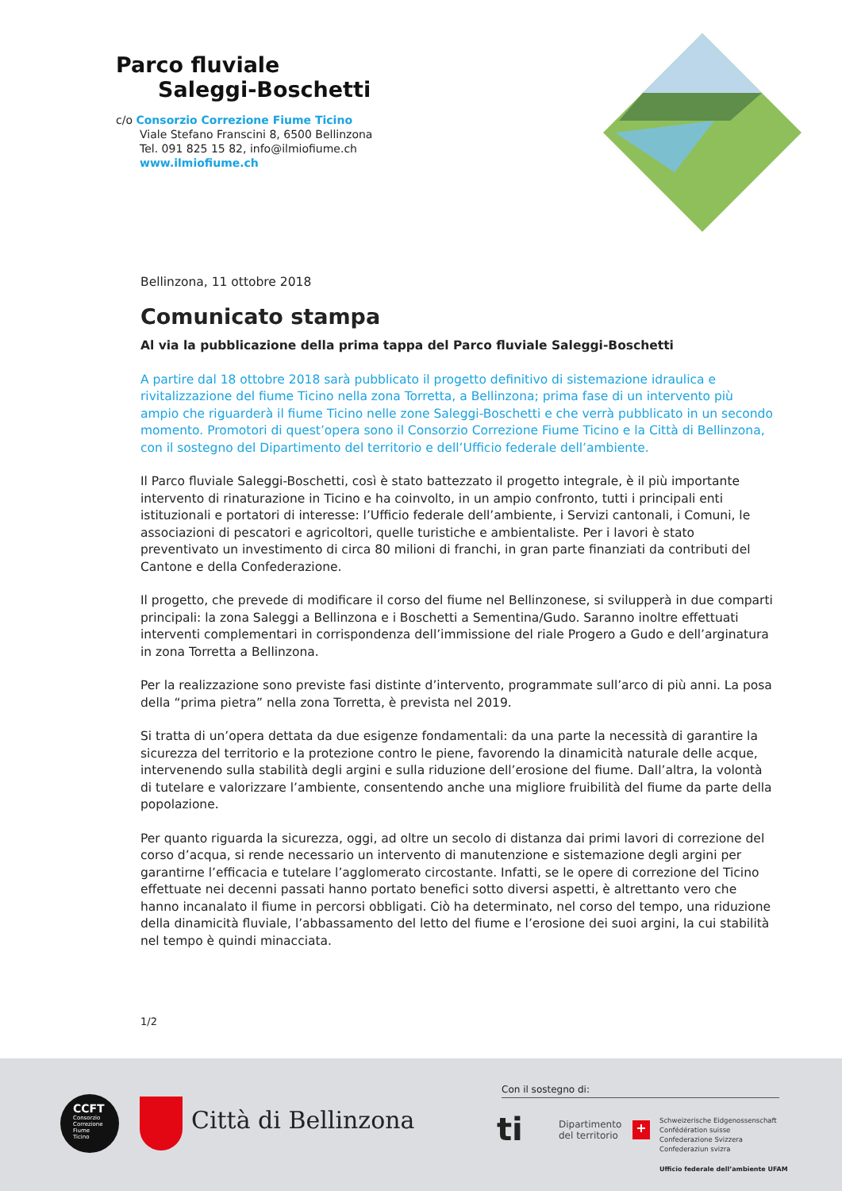Parco fluviale
Saleggi-Boschetti
c/o Consorzio Correzione Fiume Ticino
Viale Stefano Franscini 8, 6500 Bellinzona
Tel. 091 825 15 82, info@ilmiofiume.ch
www.ilmiofiume.ch
Bellinzona, 11 ottobre 2018
Comunicato stampa
Al via la pubblicazione della prima tappa del Parco fluviale Saleggi-Boschetti
A partire dal 18 ottobre 2018 sarà pubblicato il progetto definitivo di sistemazione idraulica e rivitalizzazione del fiume Ticino nella zona Torretta, a Bellinzona; prima fase di un intervento più ampio che riguarderà il fiume Ticino nelle zone Saleggi-Boschetti e che verrà pubblicato in un secondo momento. Promotori di quest’opera sono il Consorzio Correzione Fiume Ticino e la Città di Bellinzona, con il sostegno del Dipartimento del territorio e dell’Ufficio federale dell’ambiente.
Il Parco fluviale Saleggi-Boschetti, così è stato battezzato il progetto integrale, è il più importante intervento di rinaturazione in Ticino e ha coinvolto, in un ampio confronto, tutti i principali enti istituzionali e portatori di interesse: l’Ufficio federale dell’ambiente, i Servizi cantonali, i Comuni, le associazioni di pescatori e agricoltori, quelle turistiche e ambientaliste. Per i lavori è stato preventivato un investimento di circa 80 milioni di franchi, in gran parte finanziati da contributi del Cantone e della Confederazione.
Il progetto, che prevede di modificare il corso del fiume nel Bellinzonese, si svilupperà in due comparti principali: la zona Saleggi a Bellinzona e i Boschetti a Sementina/Gudo. Saranno inoltre effettuati interventi complementari in corrispondenza dell’immissione del riale Progero a Gudo e dell’arginatura in zona Torretta a Bellinzona.
Per la realizzazione sono previste fasi distinte d’intervento, programmate sull’arco di più anni. La posa della “prima pietra” nella zona Torretta, è prevista nel 2019.
Si tratta di un’opera dettata da due esigenze fondamentali: da una parte la necessità di garantire la sicurezza del territorio e la protezione contro le piene, favorendo la dinamicità naturale delle acque, intervenendo sulla stabilità degli argini e sulla riduzione dell’erosione del fiume. Dall’altra, la volontà di tutelare e valorizzare l’ambiente, consentendo anche una migliore fruibilità del fiume da parte della popolazione.
Per quanto riguarda la sicurezza, oggi, ad oltre un secolo di distanza dai primi lavori di correzione del corso d’acqua, si rende necessario un intervento di manutenzione e sistemazione degli argini per garantirne l’efficacia e tutelare l’agglomerato circostante. Infatti, se le opere di correzione del Ticino effettuate nei decenni passati hanno portato benefici sotto diversi aspetti, è altrettanto vero che hanno incanalato il fiume in percorsi obbligati. Ciò ha determinato, nel corso del tempo, una riduzione della dinamicità fluviale, l’abbassamento del letto del fiume e l’erosione dei suoi argini, la cui stabilità nel tempo è quindi minacciata.
1/2
CCFT
Consorzio
Correzione
Fiume
Ticino
Città di Bellinzona
Con il sostegno di:
ti
Dipartimento
del territorio
+
Schweizerische Eidgenossenschaft
Confédération suisse
Confederazione Svizzera
Confederaziun svizra
Ufficio federale dell’ambiente UFAM